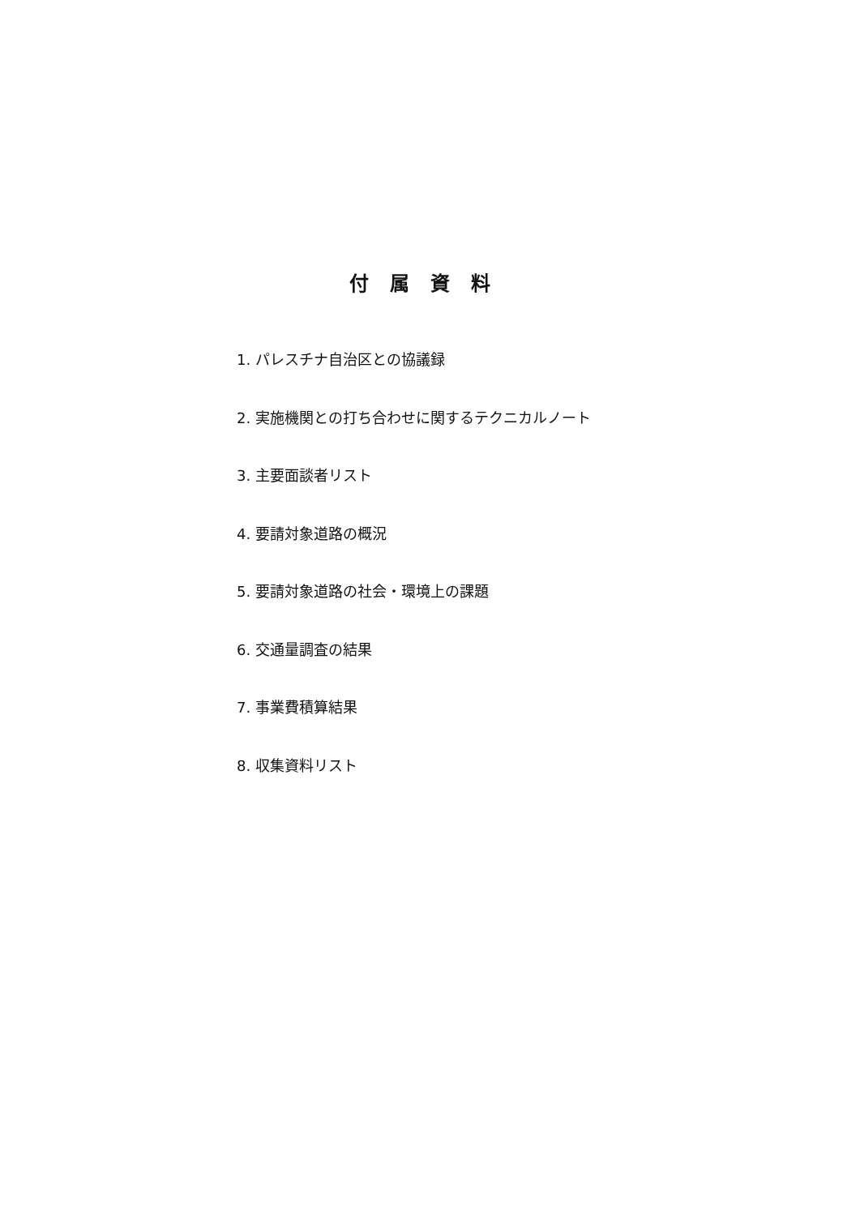付属資料
1. パレスチナ自治区との協議録
2. 実施機関との打ち合わせに関するテクニカルノート
3. 主要面談者リスト
4. 要請対象道路の概況
5. 要請対象道路の社会・環境上の課題
6. 交通量調査の結果
7. 事業費積算結果
8. 収集資料リスト